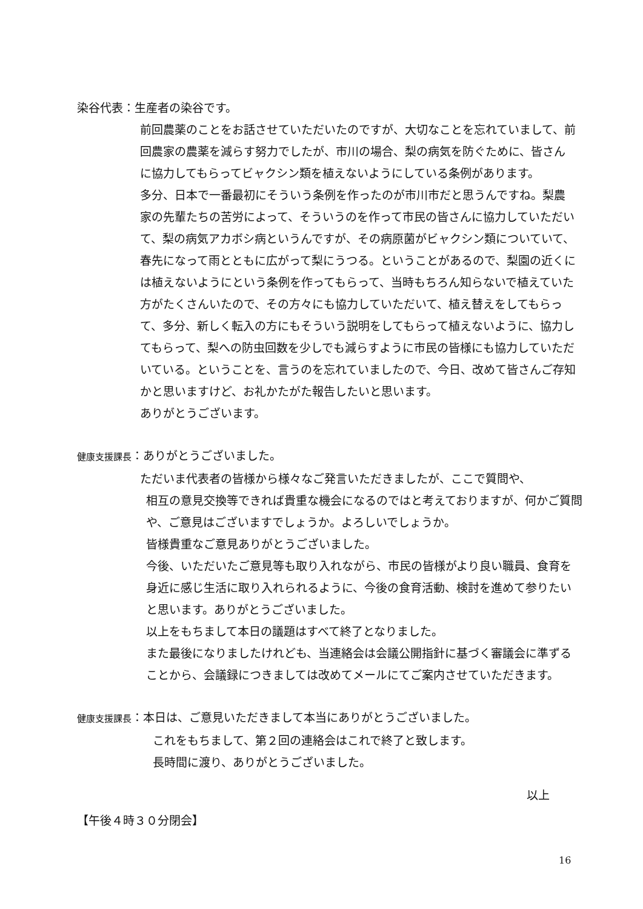染谷代表：生産者の染谷です。
前回農薬のことをお話させていただいたのですが、大切なことを忘れていまして、前回農家の農薬を減らす努力でしたが、市川の場合、梨の病気を防ぐために、皆さんに協力してもらってビャクシン類を植えないようにしている条例があります。
多分、日本で一番最初にそういう条例を作ったのが市川市だと思うんですね。梨農家の先輩たちの苦労によって、そういうのを作って市民の皆さんに協力していただいて、梨の病気アカボシ病というんですが、その病原菌がビャクシン類についていて、春先になって雨とともに広がって梨にうつる。ということがあるので、梨園の近くには植えないようにという条例を作ってもらって、当時もちろん知らないで植えていた方がたくさんいたので、その方々にも協力していただいて、植え替えをしてもらって、多分、新しく転入の方にもそういう説明をしてもらって植えないように、協力してもらって、梨への防虫回数を少しでも減らすように市民の皆様にも協力していただいている。ということを、言うのを忘れていましたので、今日、改めて皆さんご存知かと思いますけど、お礼かたがた報告したいと思います。
ありがとうございます。
健康支援課長：ありがとうございました。
ただいま代表者の皆様から様々なご発言いただきましたが、ここで質問や、
相互の意見交換等できれば貴重な機会になるのではと考えておりますが、何かご質問や、ご意見はございますでしょうか。よろしいでしょうか。
皆様貴重なご意見ありがとうございました。
今後、いただいたご意見等も取り入れながら、市民の皆様がより良い職員、食育を身近に感じ生活に取り入れられるように、今後の食育活動、検討を進めて参りたいと思います。ありがとうございました。
以上をもちまして本日の議題はすべて終了となりました。
また最後になりましたけれども、当連絡会は会議公開指針に基づく審議会に準ずることから、会議録につきましては改めてメールにてご案内させていただきます。
健康支援課長：本日は、ご意見いただきまして本当にありがとうございました。
これをもちまして、第２回の連絡会はこれで終了と致します。
長時間に渡り、ありがとうございました。
以上
【午後４時３０分閉会】
16